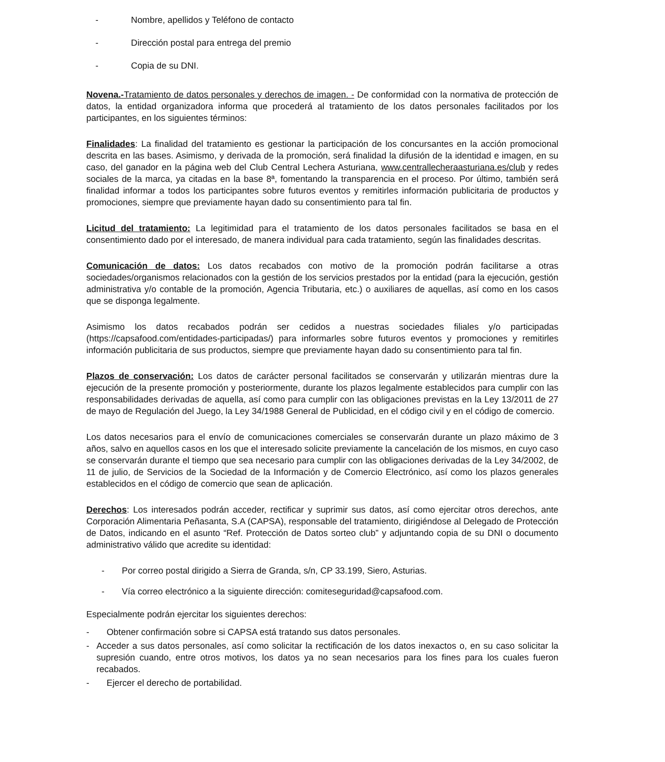- Nombre, apellidos y Teléfono de contacto
- Dirección postal para entrega del premio
- Copia de su DNI.
Novena.-Tratamiento de datos personales y derechos de imagen. - De conformidad con la normativa de protección de datos, la entidad organizadora informa que procederá al tratamiento de los datos personales facilitados por los participantes, en los siguientes términos:
Finalidades: La finalidad del tratamiento es gestionar la participación de los concursantes en la acción promocional descrita en las bases. Asimismo, y derivada de la promoción, será finalidad la difusión de la identidad e imagen, en su caso, del ganador en la página web del Club Central Lechera Asturiana, www.centrallecheraasturiana.es/club y redes sociales de la marca, ya citadas en la base 8ª, fomentando la transparencia en el proceso. Por último, también será finalidad informar a todos los participantes sobre futuros eventos y remitirles información publicitaria de productos y promociones, siempre que previamente hayan dado su consentimiento para tal fin.
Licitud del tratamiento: La legitimidad para el tratamiento de los datos personales facilitados se basa en el consentimiento dado por el interesado, de manera individual para cada tratamiento, según las finalidades descritas.
Comunicación de datos: Los datos recabados con motivo de la promoción podrán facilitarse a otras sociedades/organismos relacionados con la gestión de los servicios prestados por la entidad (para la ejecución, gestión administrativa y/o contable de la promoción, Agencia Tributaria, etc.) o auxiliares de aquellas, así como en los casos que se disponga legalmente.
Asimismo los datos recabados podrán ser cedidos a nuestras sociedades filiales y/o participadas (https://capsafood.com/entidades-participadas/) para informarles sobre futuros eventos y promociones y remitirles información publicitaria de sus productos, siempre que previamente hayan dado su consentimiento para tal fin.
Plazos de conservación: Los datos de carácter personal facilitados se conservarán y utilizarán mientras dure la ejecución de la presente promoción y posteriormente, durante los plazos legalmente establecidos para cumplir con las responsabilidades derivadas de aquella, así como para cumplir con las obligaciones previstas en la Ley 13/2011 de 27 de mayo de Regulación del Juego, la Ley 34/1988 General de Publicidad, en el código civil y en el código de comercio.
Los datos necesarios para el envío de comunicaciones comerciales se conservarán durante un plazo máximo de 3 años, salvo en aquellos casos en los que el interesado solicite previamente la cancelación de los mismos, en cuyo caso se conservarán durante el tiempo que sea necesario para cumplir con las obligaciones derivadas de la Ley 34/2002, de 11 de julio, de Servicios de la Sociedad de la Información y de Comercio Electrónico, así como los plazos generales establecidos en el código de comercio que sean de aplicación.
Derechos: Los interesados podrán acceder, rectificar y suprimir sus datos, así como ejercitar otros derechos, ante Corporación Alimentaria Peñasanta, S.A (CAPSA), responsable del tratamiento, dirigiéndose al Delegado de Protección de Datos, indicando en el asunto “Ref. Protección de Datos sorteo club” y adjuntando copia de su DNI o documento administrativo válido que acredite su identidad:
- Por correo postal dirigido a Sierra de Granda, s/n, CP 33.199, Siero, Asturias.
- Vía correo electrónico a la siguiente dirección: comiteseguridad@capsafood.com.
Especialmente podrán ejercitar los siguientes derechos:
- Obtener confirmación sobre si CAPSA está tratando sus datos personales.
- Acceder a sus datos personales, así como solicitar la rectificación de los datos inexactos o, en su caso solicitar la supresión cuando, entre otros motivos, los datos ya no sean necesarios para los fines para los cuales fueron recabados.
- Ejercer el derecho de portabilidad.